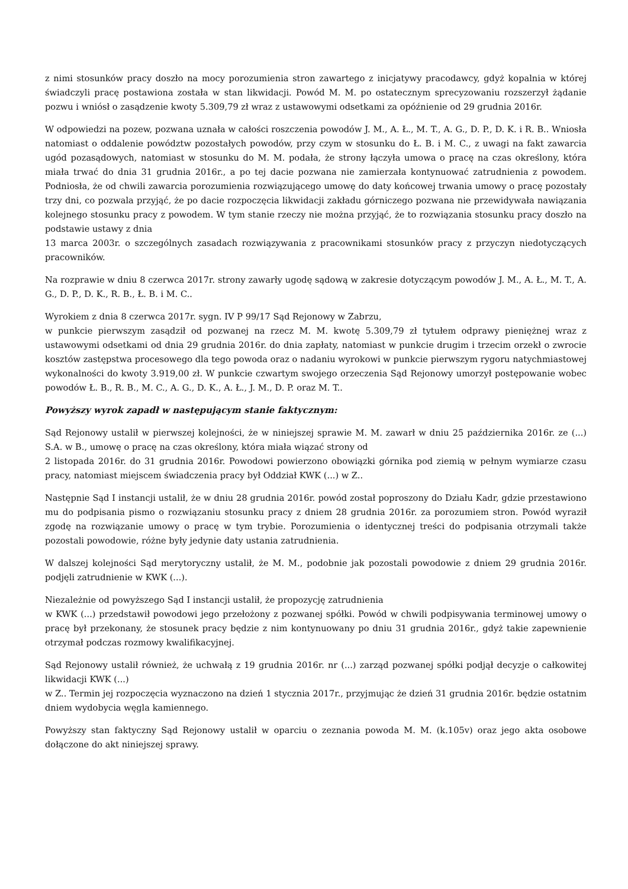z nimi stosunków pracy doszło na mocy porozumienia stron zawartego z inicjatywy pracodawcy, gdyż kopalnia w której świadczyli pracę postawiona została w stan likwidacji. Powód M. M. po ostatecznym sprecyzowaniu rozszerzył żądanie pozwu i wniósł o zasądzenie kwoty 5.309,79 zł wraz z ustawowymi odsetkami za opóźnienie od 29 grudnia 2016r.
W odpowiedzi na pozew, pozwana uznała w całości roszczenia powodów J. M., A. Ł., M. T., A. G., D. P., D. K. i R. B.. Wniosła natomiast o oddalenie powództw pozostałych powodów, przy czym w stosunku do Ł. B. i M. C., z uwagi na fakt zawarcia ugód pozasądowych, natomiast w stosunku do M. M. podała, że strony łączyła umowa o pracę na czas określony, która miała trwać do dnia 31 grudnia 2016r., a po tej dacie pozwana nie zamierzała kontynuować zatrudnienia z powodem. Podniosła, że od chwili zawarcia porozumienia rozwiązującego umowę do daty końcowej trwania umowy o pracę pozostały trzy dni, co pozwala przyjąć, że po dacie rozpoczęcia likwidacji zakładu górniczego pozwana nie przewidywała nawiązania kolejnego stosunku pracy z powodem. W tym stanie rzeczy nie można przyjąć, że to rozwiązania stosunku pracy doszło na podstawie ustawy z dnia
13 marca 2003r. o szczególnych zasadach rozwiązywania z pracownikami stosunków pracy z przyczyn niedotyczących pracowników.
Na rozprawie w dniu 8 czerwca 2017r. strony zawarły ugodę sądową w zakresie dotyczącym powodów J. M., A. Ł., M. T., A. G., D. P., D. K., R. B., Ł. B. i M. C..
Wyrokiem z dnia 8 czerwca 2017r. sygn. IV P 99/17 Sąd Rejonowy w Zabrzu,
w punkcie pierwszym zasądził od pozwanej na rzecz M. M. kwotę 5.309,79 zł tytułem odprawy pieniężnej wraz z ustawowymi odsetkami od dnia 29 grudnia 2016r. do dnia zapłaty, natomiast w punkcie drugim i trzecim orzekł o zwrocie kosztów zastępstwa procesowego dla tego powoda oraz o nadaniu wyrokowi w punkcie pierwszym rygoru natychmiastowej wykonalności do kwoty 3.919,00 zł. W punkcie czwartym swojego orzeczenia Sąd Rejonowy umorzył postępowanie wobec powodów Ł. B., R. B., M. C., A. G., D. K., A. Ł., J. M., D. P. oraz M. T..
Powyższy wyrok zapadł w następującym stanie faktycznym:
Sąd Rejonowy ustalił w pierwszej kolejności, że w niniejszej sprawie M. M. zawarł w dniu 25 października 2016r. ze (...) S.A. w B., umowę o pracę na czas określony, która miała wiązać strony od
2 listopada 2016r. do 31 grudnia 2016r. Powodowi powierzono obowiązki górnika pod ziemią w pełnym wymiarze czasu pracy, natomiast miejscem świadczenia pracy był Oddział KWK (...) w Z..
Następnie Sąd I instancji ustalił, że w dniu 28 grudnia 2016r. powód został poproszony do Działu Kadr, gdzie przestawiono mu do podpisania pismo o rozwiązaniu stosunku pracy z dniem 28 grudnia 2016r. za porozumiem stron. Powód wyraził zgodę na rozwiązanie umowy o pracę w tym trybie. Porozumienia o identycznej treści do podpisania otrzymali także pozostali powodowie, różne były jedynie daty ustania zatrudnienia.
W dalszej kolejności Sąd merytoryczny ustalił, że M. M., podobnie jak pozostali powodowie z dniem 29 grudnia 2016r. podjęli zatrudnienie w KWK (...).
Niezależnie od powyższego Sąd I instancji ustalił, że propozycję zatrudnienia
w KWK (...) przedstawił powodowi jego przełożony z pozwanej spółki. Powód w chwili podpisywania terminowej umowy o pracę był przekonany, że stosunek pracy będzie z nim kontynuowany po dniu 31 grudnia 2016r., gdyż takie zapewnienie otrzymał podczas rozmowy kwalifikacyjnej.
Sąd Rejonowy ustalił również, że uchwałą z 19 grudnia 2016r. nr (...) zarząd pozwanej spółki podjął decyzje o całkowitej likwidacji KWK (...)
w Z.. Termin jej rozpoczęcia wyznaczono na dzień 1 stycznia 2017r., przyjmując że dzień 31 grudnia 2016r. będzie ostatnim dniem wydobycia węgla kamiennego.
Powyższy stan faktyczny Sąd Rejonowy ustalił w oparciu o zeznania powoda M. M. (k.105v) oraz jego akta osobowe dołączone do akt niniejszej sprawy.